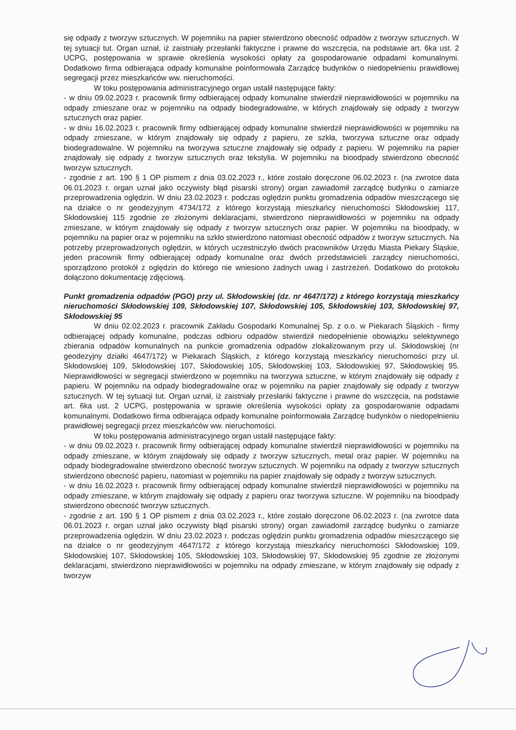się odpady z tworzyw sztucznych. W pojemniku na papier stwierdzono obecność odpadów z tworzyw sztucznych. W tej sytuacji tut. Organ uznał, iż zaistniały przesłanki faktyczne i prawne do wszczęcia, na podstawie art. 6ka ust. 2 UCPG, postępowania w sprawie określenia wysokości opłaty za gospodarowanie odpadami komunalnymi. Dodatkowo firma odbierająca odpady komunalne poinformowała Zarządcę budynków o niedopełnieniu prawidłowej segregacji przez mieszkańców ww. nieruchomości.
W toku postępowania administracyjnego organ ustalił następujące fakty:
- w dniu 09.02.2023 r. pracownik firmy odbierającej odpady komunalne stwierdził nieprawidłowości w pojemniku na odpady zmieszane oraz w pojemniku na odpady biodegradowalne, w których znajdowały się odpady z tworzyw sztucznych oraz papier.
- w dniu 16.02.2023 r. pracownik firmy odbierającej odpady komunalne stwierdził nieprawidłowości w pojemniku na odpady zmieszane, w którym znajdowały się odpady z papieru, ze szkła, tworzywa sztuczne oraz odpady biodegradowalne. W pojemniku na tworzywa sztuczne znajdowały się odpady z papieru. W pojemniku na papier znajdowały się odpady z tworzyw sztucznych oraz tekstylia. W pojemniku na bioodpady stwierdzono obecność tworzyw sztucznych.
- zgodnie z art. 190 § 1 OP pismem z dnia 03.02.2023 r., które zostało doręczone 06.02.2023 r. (na zwrotce data 06.01.2023 r. organ uznał jako oczywisty błąd pisarski strony) organ zawiadomił zarządcę budynku o zamiarze przeprowadzenia oględzin. W dniu 23.02.2023 r. podczas oględzin punktu gromadzenia odpadów mieszczącego się na działce o nr geodezyjnym 4734/172 z którego korzystają mieszkańcy nieruchomości Skłodowskiej 117, Skłodowskiej 115 zgodnie ze złożonymi deklaracjami, stwierdzono nieprawidłowości w pojemniku na odpady zmieszane, w którym znajdowały się odpady z tworzyw sztucznych oraz papier. W pojemniku na bioodpady, w pojemniku na papier oraz w pojemniku na szkło stwierdzono natomiast obecność odpadów z tworzyw sztucznych. Na potrzeby przeprowadzonych oględzin, w których uczestniczyło dwóch pracowników Urzędu Miasta Piekary Śląskie, jeden pracownik firmy odbierającej odpady komunalne oraz dwóch przedstawicieli zarządcy nieruchomości, sporządzono protokół z oględzin do którego nie wniesiono żadnych uwag i zastrzeżeń. Dodatkowo do protokołu dołączono dokumentację zdjęciową.
Punkt gromadzenia odpadów (PGO) przy ul. Skłodowskiej (dz. nr 4647/172) z którego korzystają mieszkańcy nieruchomości Skłodowskiej 109, Skłodowskiej 107, Skłodowskiej 105, Skłodowskiej 103, Skłodowskiej 97, Skłodowskiej 95
W dniu 02.02.2023 r. pracownik Zakładu Gospodarki Komunalnej Sp. z o.o. w Piekarach Śląskich - firmy odbierającej odpady komunalne, podczas odbioru odpadów stwierdził niedopełnienie obowiązku selektywnego zbierania odpadów komunalnych na punkcie gromadzenia odpadów zlokalizowanym przy ul. Skłodowskiej (nr geodezyjny działki 4647/172) w Piekarach Śląskich, z którego korzystają mieszkańcy nieruchomości przy ul. Skłodowskiej 109, Skłodowskiej 107, Skłodowskiej 105, Skłodowskiej 103, Skłodowskiej 97, Skłodowskiej 95. Nieprawidłowości w segregacji stwierdzono w pojemniku na tworzywa sztuczne, w którym znajdowały się odpady z papieru. W pojemniku na odpady biodegradowalne oraz w pojemniku na papier znajdowały się odpady z tworzyw sztucznych. W tej sytuacji tut. Organ uznał, iż zaistniały przesłanki faktyczne i prawne do wszczęcia, na podstawie art. 6ka ust. 2 UCPG, postępowania w sprawie określenia wysokości opłaty za gospodarowanie odpadami komunalnymi. Dodatkowo firma odbierająca odpady komunalne poinformowała Zarządcę budynków o niedopełnieniu prawidłowej segregacji przez mieszkańców ww. nieruchomości.
W toku postępowania administracyjnego organ ustalił następujące fakty:
- w dniu 09.02.2023 r. pracownik firmy odbierającej odpady komunalne stwierdził nieprawidłowości w pojemniku na odpady zmieszane, w którym znajdowały się odpady z tworzyw sztucznych, metal oraz papier. W pojemniku na odpady biodegradowalne stwierdzono obecność tworzyw sztucznych. W pojemniku na odpady z tworzyw sztucznych stwierdzono obecność papieru, natomiast w pojemniku na papier znajdowały się odpady z tworzyw sztucznych.
- w dniu 16.02.2023 r. pracownik firmy odbierającej odpady komunalne stwierdził nieprawidłowości w pojemniku na odpady zmieszane, w którym znajdowały się odpady z papieru oraz tworzywa sztuczne. W pojemniku na bioodpady stwierdzono obecność tworzyw sztucznych.
- zgodnie z art. 190 § 1 OP pismem z dnia 03.02.2023 r., które zostało doręczone 06.02.2023 r. (na zwrotce data 06.01.2023 r. organ uznał jako oczywisty błąd pisarski strony) organ zawiadomił zarządcę budynku o zamiarze przeprowadzenia oględzin. W dniu 23.02.2023 r. podczas oględzin punktu gromadzenia odpadów mieszczącego się na działce o nr geodezyjnym 4647/172 z którego korzystają mieszkańcy nieruchomości Skłodowskiej 109, Skłodowskiej 107, Skłodowskiej 105, Skłodowskiej 103, Skłodowskiej 97, Skłodowskiej 95 zgodnie ze złożonymi deklaracjami, stwierdzono nieprawidłowości w pojemniku na odpady zmieszane, w którym znajdowały się odpady z tworzyw